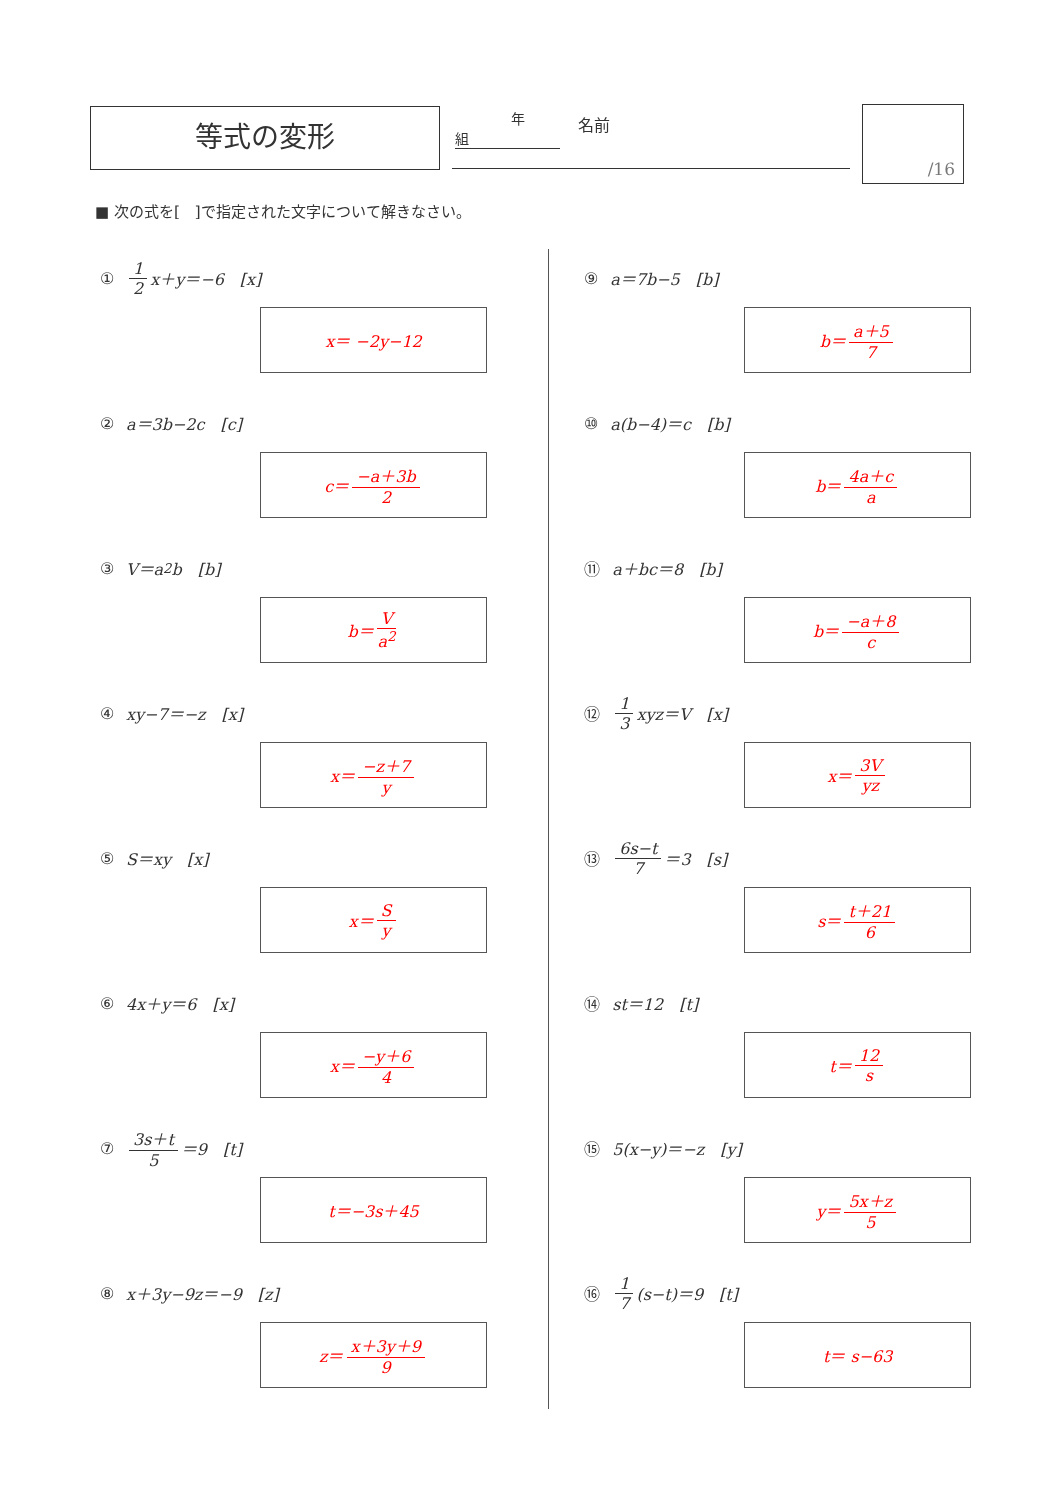等式の変形 　　　　年　　　組 名前 /16
■ 次の式を[　]で指定された文字について解きなさい。
① 1 2 x＋y＝−6　[x]
x＝ −2y−12
② a＝3b−2c　[c]
c＝ −a＋3b 2
③ V＝a<sup>2</sup>b　[b]
b＝ V a<sup>2</sup>
④ xy−7＝−z　[x]
x＝ −z＋7 y
⑤ S＝xy　[x]
x＝ S y
⑥ 4x＋y＝6　[x]
x＝ −y＋6 4
⑦ 3s＋t 5 ＝9　[t]
t＝−3s＋45
⑧ x＋3y−9z＝−9　[z]
z＝ x＋3y＋9 9
⑨ a＝7b−5　[b]
b＝ a＋5 7
⑩ a(b−4)＝c　[b]
b＝ 4a＋c a
⑪ a＋bc＝8　[b]
b＝ −a＋8 c
⑫ 1 3 xyz＝V　[x]
x＝ 3V yz
⑬ 6s−t 7 ＝3　[s]
s＝ t＋21 6
⑭ st＝12　[t]
t＝ 12 s
⑮ 5(x−y)＝−z　[y]
y＝ 5x＋z 5
⑯ 1 7 (s−t)＝9　[t]
t＝ s−63